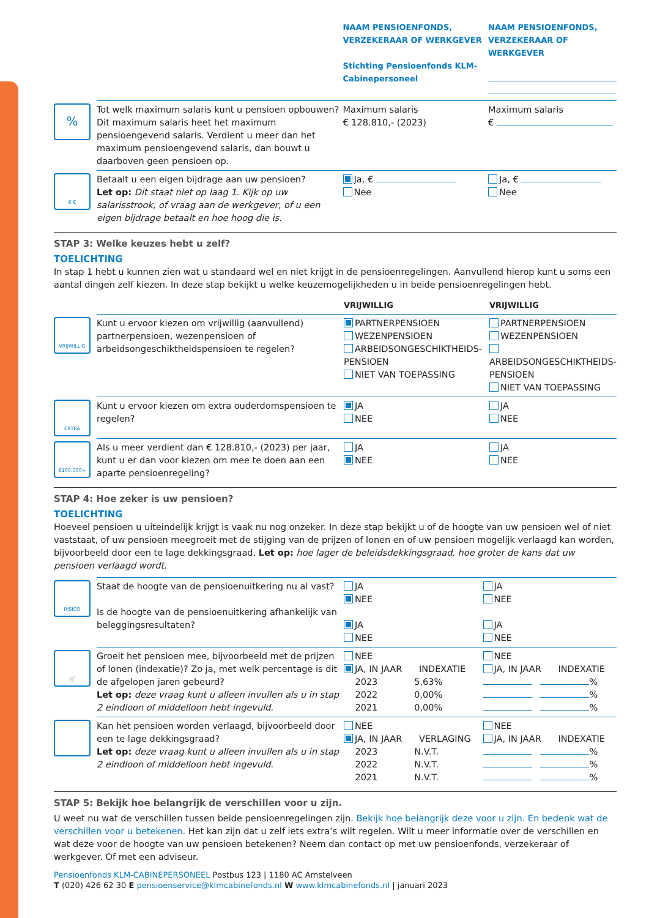| | | NAAM PENSIOENFONDS, VERZEKERAAR OF WERKGEVER Stichting Pensioenfonds KLM-Cabinepersoneel | NAAM PENSIOENFONDS, VERZEKERAAR OF WERKGEVER |
| % | Tot welk maximum salaris kunt u pensioen opbouwen? Dit maximum salaris heet het maximum pensioengevend salaris. Verdient u meer dan het maximum pensioengevend salaris, dan bouwt u daarboven geen pensioen op. | Maximum salaris € 128.810,- (2023) | Maximum salaris € |
| € € | Betaalt u een eigen bijdrage aan uw pensioen? Let op: Dit staat niet op laag 1. Kijk op uw salarisstrook, of vraag aan de werkgever, of u een eigen bijdrage betaalt en hoe hoog die is. | Ja, € Nee | Ja, € Nee |
STAP 3: Welke keuzes hebt u zelf?
TOELICHTING
In stap 1 hebt u kunnen zien wat u standaard wel en niet krijgt in de pensioenregelingen. Aanvullend hierop kunt u soms een aantal dingen zelf kiezen. In deze stap bekijkt u welke keuzemogelijkheden u in beide pensioenregelingen hebt.
| | | VRIJWILLIG | VRIJWILLIG |
| VRIJWILLIG | Kunt u ervoor kiezen om vrijwillig (aanvullend) partnerpensioen, wezenpensioen of arbeidsongeschiktheidspensioen te regelen? | PARTNERPENSIOEN WEZENPENSIOEN ARBEIDSONGESCHIKTHEIDS-PENSIOEN NIET VAN TOEPASSING | PARTNERPENSIOEN WEZENPENSIOEN ARBEIDSONGESCHIKTHEIDS-PENSIOEN NIET VAN TOEPASSING |
| EXTRA | Kunt u ervoor kiezen om extra ouderdomspensioen te regelen? | JA NEE | JA NEE |
| €100.000+ | Als u meer verdient dan € 128.810,- (2023) per jaar, kunt u er dan voor kiezen om mee te doen aan een aparte pensioenregeling? | JA NEE | JA NEE |
STAP 4: Hoe zeker is uw pensioen?
TOELICHTING
Hoeveel pensioen u uiteindelijk krijgt is vaak nu nog onzeker. In deze stap bekijkt u of de hoogte van uw pensioen wel of niet vaststaat, of uw pensioen meegroeit met de stijging van de prijzen of lonen en of uw pensioen mogelijk verlaagd kan worden, bijvoorbeeld door een te lage dekkingsgraad. Let op: hoe lager de beleidsdekkingsgraad, hoe groter de kans dat uw pensioen verlaagd wordt.
| RISICO | Staat de hoogte van de pensioenuitkering nu al vast? Is de hoogte van de pensioenuitkering afhankelijk van beleggingsresultaten? | JA NEE JA NEE | JA NEE JA NEE |
| 🛒 | Groeit het pensioen mee, bijvoorbeeld met de prijzen of lonen (indexatie)? Zo ja, met welk percentage is dit de afgelopen jaren gebeurd? Let op: deze vraag kunt u alleen invullen als u in stap 2 eindloon of middelloon hebt ingevuld. | NEE JA, IN JAAR INDEXATIE 2023 5,63% 2022 0,00% 2021 0,00% | NEE JA, IN JAAR INDEXATIE % % % |
| | Kan het pensioen worden verlaagd, bijvoorbeeld door een te lage dekkingsgraad? Let op: deze vraag kunt u alleen invullen als u in stap 2 eindloon of middelloon hebt ingevuld. | NEE JA, IN JAAR VERLAGING 2023 N.V.T. 2022 N.V.T. 2021 N.V.T. | NEE JA, IN JAAR INDEXATIE % % % |
STAP 5: Bekijk hoe belangrijk de verschillen voor u zijn.
U weet nu wat de verschillen tussen beide pensioenregelingen zijn. Bekijk hoe belangrijk deze voor u zijn. En bedenk wat de verschillen voor u betekenen. Het kan zijn dat u zelf iets extra’s wilt regelen. Wilt u meer informatie over de verschillen en wat deze voor de hoogte van uw pensioen betekenen? Neem dan contact op met uw pensioenfonds, verzekeraar of werkgever. Of met een adviseur.
Pensioenfonds KLM-CABINEPERSONEEL Postbus 123 | 1180 AC Amstelveen
T (020) 426 62 30 E pensioenservice@klmcabinefonds.nl W www.klmcabinefonds.nl | januari 2023